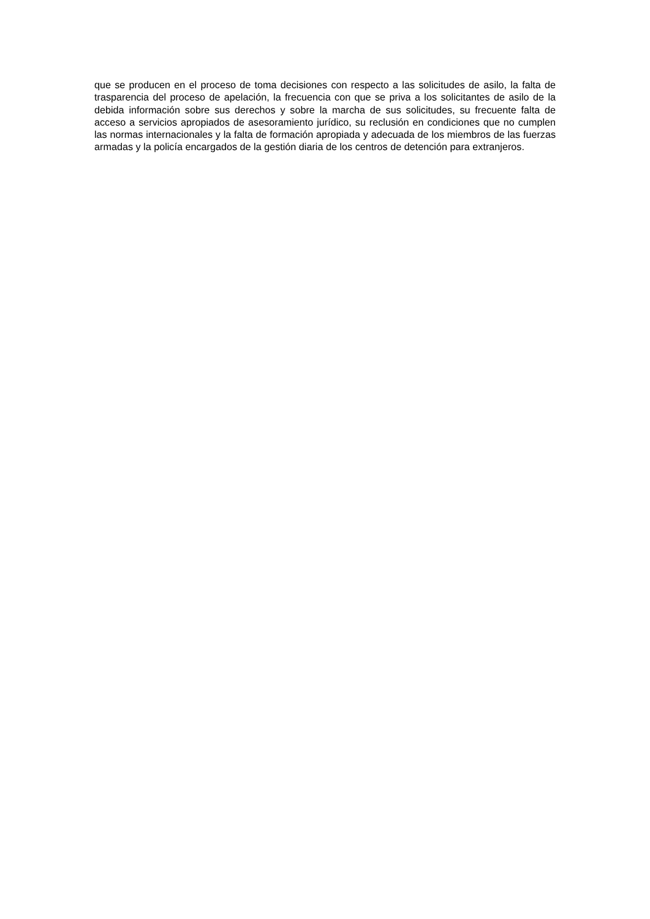que se producen en el proceso de toma decisiones con respecto a las solicitudes de asilo, la falta de trasparencia del proceso de apelación, la frecuencia con que se priva a los solicitantes de asilo de la debida información sobre sus derechos y sobre la marcha de sus solicitudes, su frecuente falta de acceso a servicios apropiados de asesoramiento jurídico, su reclusión en condiciones que no cumplen las normas internacionales y la falta de formación apropiada y adecuada de los miembros de las fuerzas armadas y la policía encargados de la gestión diaria de los centros de detención para extranjeros.